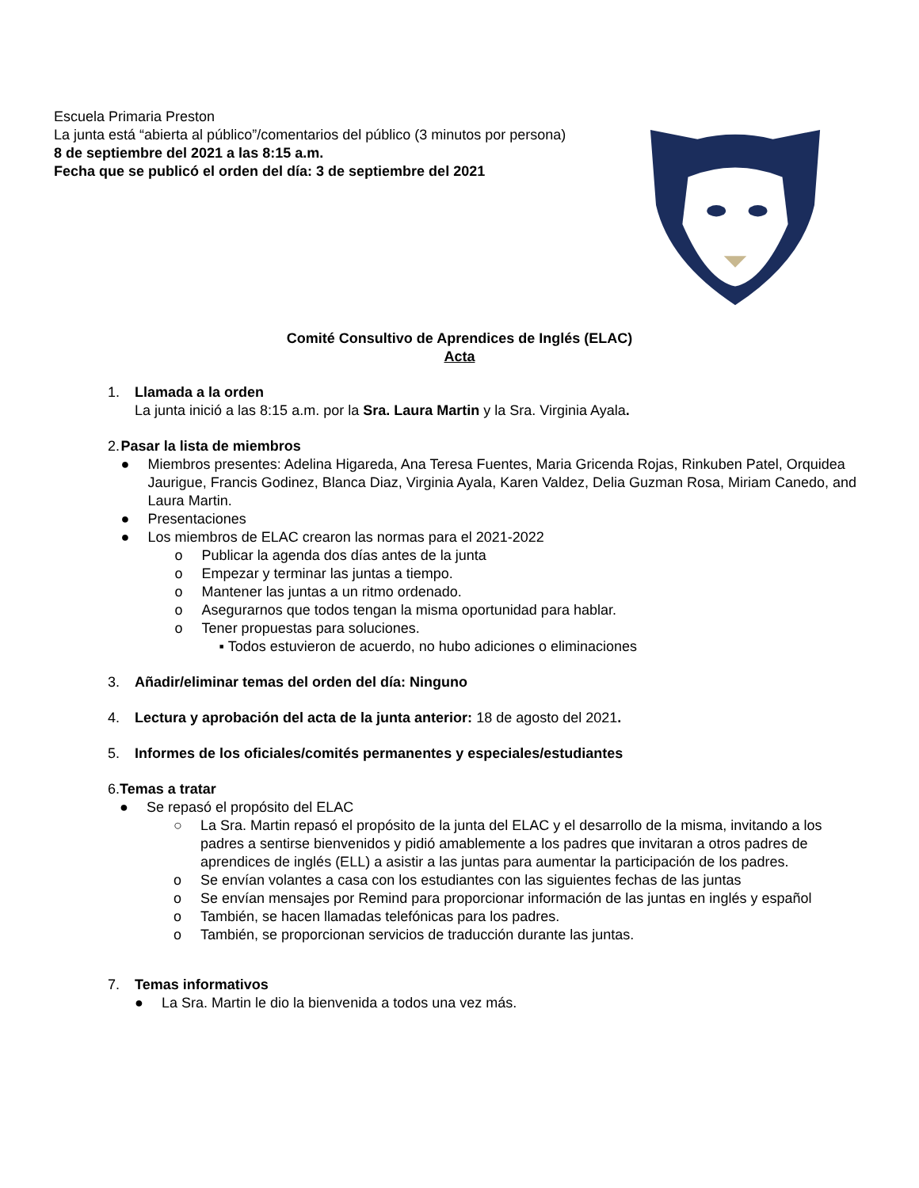Escuela Primaria Preston
La junta está “abierta al público”/comentarios del público (3 minutos por persona)
8 de septiembre del 2021 a las 8:15 a.m.
Fecha que se publicó el orden del día: 3 de septiembre del 2021
Comité Consultivo de Aprendices de Inglés (ELAC)
Acta
1. Llamada a la orden
La junta inició a las 8:15 a.m. por la Sra. Laura Martin y la Sra. Virginia Ayala.
2. Pasar la lista de miembros
● Miembros presentes: Adelina Higareda, Ana Teresa Fuentes, Maria Gricenda Rojas, Rinkuben Patel, Orquidea Jaurigue, Francis Godinez, Blanca Diaz, Virginia Ayala, Karen Valdez, Delia Guzman Rosa, Miriam Canedo, and Laura Martin.
● Presentaciones
● Los miembros de ELAC crearon las normas para el 2021-2022
o Publicar la agenda dos días antes de la junta
o Empezar y terminar las juntas a tiempo.
o Mantener las juntas a un ritmo ordenado.
o Asegurarnos que todos tengan la misma oportunidad para hablar.
o Tener propuestas para soluciones.
▪ Todos estuvieron de acuerdo, no hubo adiciones o eliminaciones
3. Añadir/eliminar temas del orden del día: Ninguno
4. Lectura y aprobación del acta de la junta anterior: 18 de agosto del 2021.
5. Informes de los oficiales/comités permanentes y especiales/estudiantes
6. Temas a tratar
● Se repasó el propósito del ELAC
○ La Sra. Martin repasó el propósito de la junta del ELAC y el desarrollo de la misma, invitando a los padres a sentirse bienvenidos y pidió amablemente a los padres que invitaran a otros padres de aprendices de inglés (ELL) a asistir a las juntas para aumentar la participación de los padres.
o Se envían volantes a casa con los estudiantes con las siguientes fechas de las juntas
o Se envían mensajes por Remind para proporcionar información de las juntas en inglés y español
o También, se hacen llamadas telefónicas para los padres.
o También, se proporcionan servicios de traducción durante las juntas.
7. Temas informativos
● La Sra. Martin le dio la bienvenida a todos una vez más.